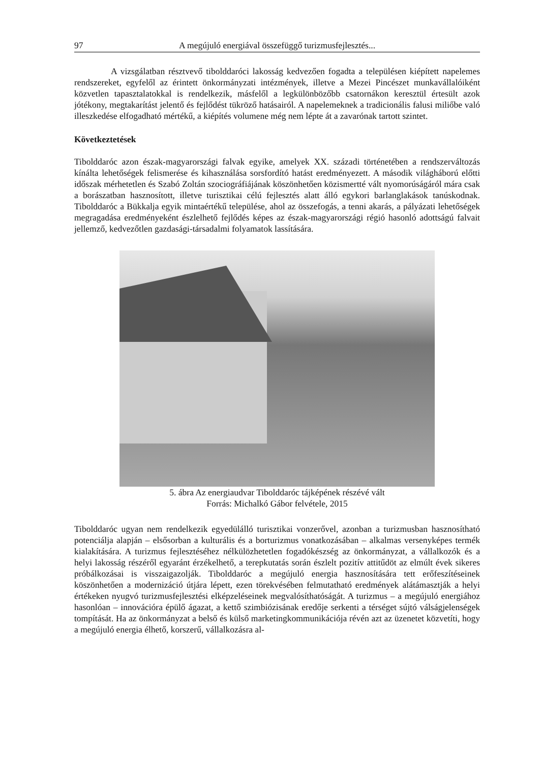97 A megújuló energiával összefüggő turizmusfejlesztés...
A vizsgálatban résztvevő tibolddaróci lakosság kedvezően fogadta a településen kiépített napelemes rendszereket, egyfelől az érintett önkormányzati intézmények, illetve a Mezei Pincészet munkavállalóiként közvetlen tapasztalatokkal is rendelkezik, másfelől a legkülönbözőbb csatornákon keresztül értesült azok jótékony, megtakarítást jelentő és fejlődést tükröző hatásairól. A napelemeknek a tradicionális falusi miliőbe való illeszkedése elfogadható mértékű, a kiépítés volumene még nem lépte át a zavarónak tartott szintet.
Következtetések
Tibolddaróc azon észak-magyarországi falvak egyike, amelyek XX. századi történetében a rendszerváltozás kínálta lehetőségek felismerése és kihasználása sorsfordító hatást eredményezett. A második világháború előtti időszak mérhetetlen és Szabó Zoltán szociográfiájának köszönhetően közismertté vált nyomorúságáról mára csak a borászatban hasznosított, illetve turisztikai célú fejlesztés alatt álló egykori barlanglakások tanúskodnak. Tibolddaróc a Bükkalja egyik mintaértékű települése, ahol az összefogás, a tenni akarás, a pályázati lehetőségek megragadása eredményeként észlelhető fejlődés képes az észak-magyarországi régió hasonló adottságú falvait jellemző, kedvezőtlen gazdasági-társadalmi folyamatok lassítására.
5. ábra Az energiaudvar Tibolddaróc tájképének részévé vált
Forrás: Michalkó Gábor felvétele, 2015
Tibolddaróc ugyan nem rendelkezik egyedülálló turisztikai vonzerővel, azonban a turizmusban hasznosítható potenciálja alapján – elsősorban a kulturális és a borturizmus vonatkozásában – alkalmas versenyképes termék kialakítására. A turizmus fejlesztéséhez nélkülözhetetlen fogadókészség az önkormányzat, a vállalkozók és a helyi lakosság részéről egyaránt érzékelhető, a terepkutatás során észlelt pozitív attitűdöt az elmúlt évek sikeres próbálkozásai is visszaigazolják. Tibolddaróc a megújuló energia hasznosítására tett erőfeszítéseinek köszönhetően a modernizáció útjára lépett, ezen törekvésében felmutatható eredmények alátámasztják a helyi értékeken nyugvó turizmusfejlesztési elképzeléseinek megvalósíthatóságát. A turizmus – a megújuló energiához hasonlóan – innovációra épülő ágazat, a kettő szimbiózisának eredője serkenti a térséget sújtó válságjelenségek tompítását. Ha az önkormányzat a belső és külső marketingkommunikációja révén azt az üzenetet közvetíti, hogy a megújuló energia élhető, korszerű, vállalkozásra al-